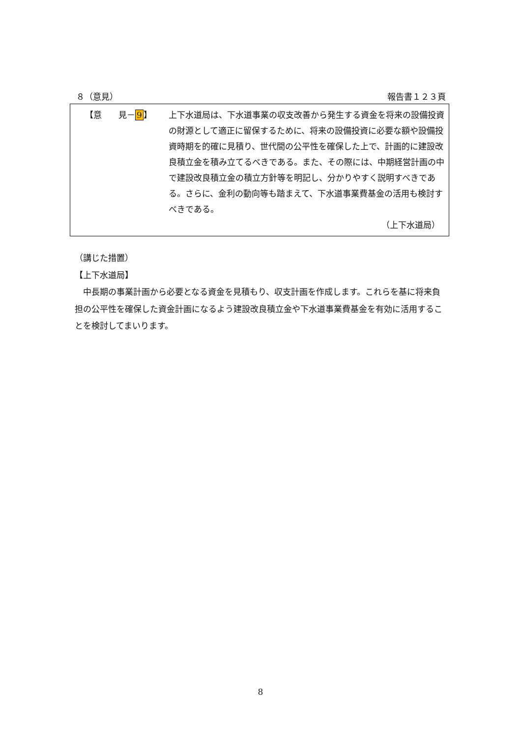８（意見） 報告書１２３頁
【意　　見－9】 上下水道局は、下水道事業の収支改善から発生する資金を将来の設備投資の財源として適正に留保するために、将来の設備投資に必要な額や設備投資時期を的確に見積り、世代間の公平性を確保した上で、計画的に建設改良積立金を積み立てるべきである。また、その際には、中期経営計画の中で建設改良積立金の積立方針等を明記し、分かりやすく説明すべきである。さらに、金利の動向等も踏まえて、下水道事業費基金の活用も検討すべきである。
（上下水道局）
（講じた措置）
【上下水道局】
　中長期の事業計画から必要となる資金を見積もり、収支計画を作成します。これらを基に将来負担の公平性を確保した資金計画になるよう建設改良積立金や下水道事業費基金を有効に活用することを検討してまいります。
8